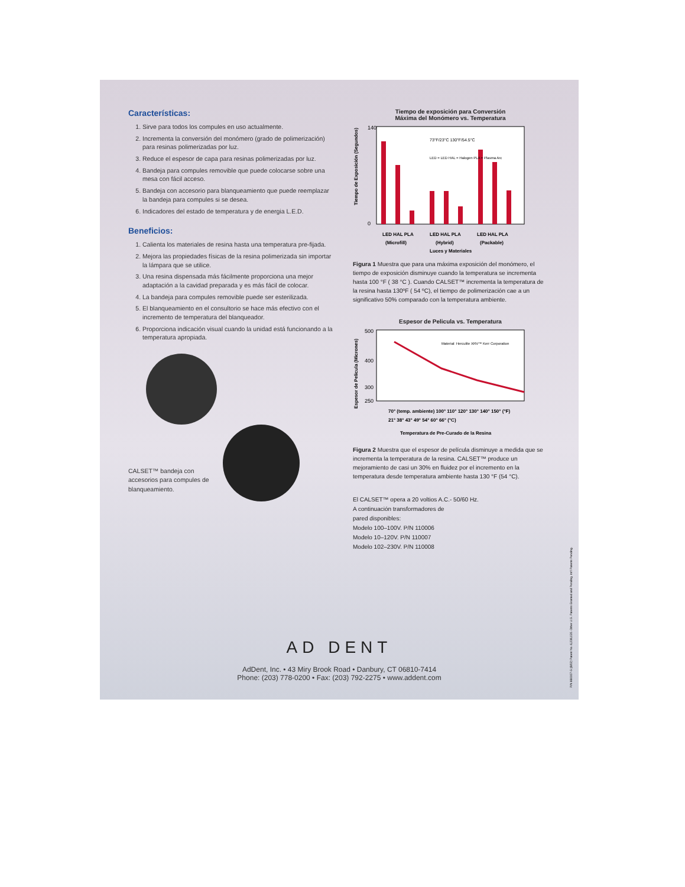Características:
1. Sirve para todos los compules en uso actualmente.
2. Incrementa la conversión del monómero (grado de polimerización) para resinas polimerizadas por luz.
3. Reduce el espesor de capa para resinas polimerizadas por luz.
4. Bandeja para compules removible que puede colocarse sobre una mesa con fácil acceso.
5. Bandeja con accesorio para blanqueamiento que puede reemplazar la bandeja para compules si se desea.
6. Indicadores del estado de temperatura y de energia L.E.D.
Beneficios:
1. Calienta los materiales de resina hasta una temperatura pre-fijada.
2. Mejora las propiedades físicas de la resina polimerizada sin importar la lámpara que se utilice.
3. Una resina dispensada más fácilmente proporciona una mejor adaptación a la cavidad preparada y es más fácil de colocar.
4. La bandeja para compules removible puede ser esterilizada.
5. El blanqueamiento en el consultorio se hace más efectivo con el incremento de temperatura del blanqueador.
6. Proporciona indicación visual cuando la unidad está funcionando a la temperatura apropiada.
CALSET™ bandeja con accesorios para compules de blanqueamiento.
Tiempo de exposición para Conversión
Máxima del Monómero vs. Temperatura
Tiempo de Exposición (Segundos)
140
0
LED HAL PLA
LED HAL PLA
LED HAL PLA
(Microfill)
(Hybrid)
(Packable)
Luces y Materiales
73°F/23°C 130°F/54.5°C
LED = LED HAL = Halogen PLA = Plasma Arc
Figura 1 Muestra que para una máxima exposición del monómero, el tiempo de exposición disminuye cuando la temperatura se incrementa hasta 100 °F ( 38 °C ). Cuando CALSET™ incrementa la temperatura de la resina hasta 130ºF ( 54 ºC), el tiempo de polimerización cae a un significativo 50% comparado con la temperatura ambiente.
Espesor de Pelicula vs. Temperatura
Espesor de Pelicula (Micrones)
500
400
300
250
Material: Herculite XRV™ Kerr Corporation
70° (temp. ambiente) 100° 110° 120° 130° 140° 150° (°F)
21° 38° 43° 49° 54° 60° 66° (°C)
Temperatura de Pre-Curado de la Resina
Figura 2 Muestra que el espesor de película disminuye a medida que se incrementa la temperatura de la resina. CALSET™ produce un mejoramiento de casi un 30% en fluidez por el incremento en la temperatura desde temperatura ambiente hasta 130 °F (54 °C).
El CALSET™ opera a 20 voltios A.C.- 50/60 Hz.
A continuación transformadores de
pared disponibles:
Modelo 100–100V. P/N 110006
Modelo 10–120V. P/N 110007
Modelo 102–230V. P/N 110008
AD DENT
AdDent, Inc. • 43 Miry Brook Road • Danbury, CT 06810-7414
Phone: (203) 778-0200 • Fax: (203) 792-2275 • www.addent.com
P/N 660007-S (8/03) Patent No. 6,236,020. Other U.S. Patents Granted and Pending. Int'l Patents Pending.